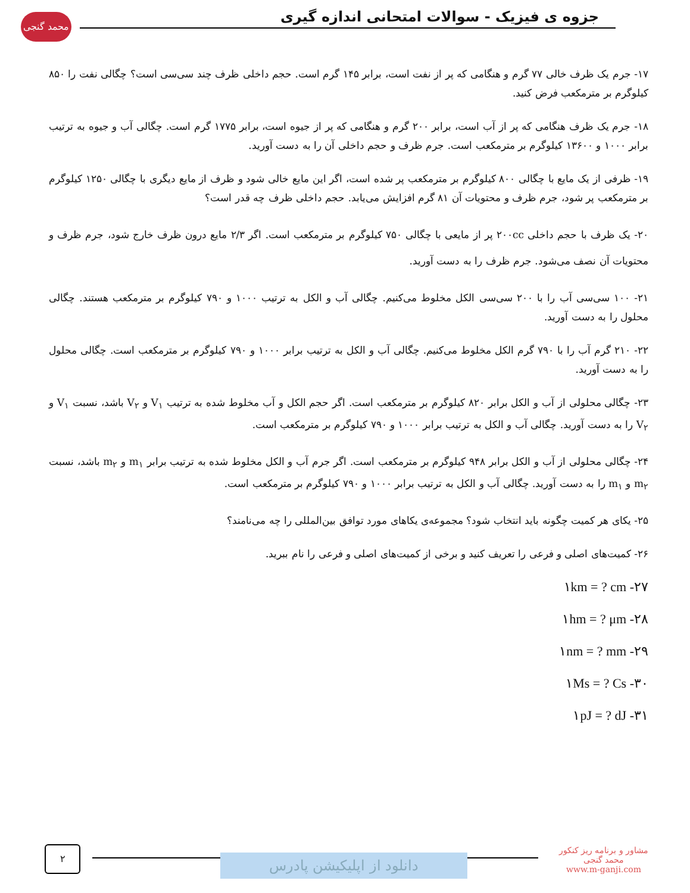محمد گنجی
جزوه ی فیزیک - سوالات امتحانی اندازه گیری
۱۷- جرم یک ظرف خالی ۷۷ گرم و هنگامی که پر از نفت است، برابر ۱۴۵ گرم است. حجم داخلی ظرف چند سی‌سی است؟ چگالی نفت را ۸۵۰ کیلوگرم بر مترمکعب فرض کنید.
۱۸- جرم یک ظرف هنگامی که پر از آب است، برابر ۲۰۰ گرم و هنگامی که پر از جیوه است، برابر ۱۷۷۵ گرم است. چگالی آب و جیوه به ترتیب برابر ۱۰۰۰ و ۱۳۶۰۰ کیلوگرم بر مترمکعب است. جرم ظرف و حجم داخلی آن را به دست آورید.
۱۹- ظرفی از یک مایع با چگالی ۸۰۰ کیلوگرم بر مترمکعب پر شده است، اگر این مایع خالی شود و ظرف از مایع دیگری با چگالی ۱۲۵۰ کیلوگرم بر مترمکعب پر شود، جرم ظرف و محتویات آن ۸۱ گرم افزایش می‌یابد. حجم داخلی ظرف چه قدر است؟
۲۰- یک ظرف با حجم داخلی ۲۰۰cc پر از مایعی با چگالی ۷۵۰ کیلوگرم بر مترمکعب است. اگر ۲/۳ مایع درون ظرف خارج شود، جرم ظرف و محتویات آن نصف می‌شود. جرم ظرف را به دست آورید.
۲۱- ۱۰۰ سی‌سی آب را با ۲۰۰ سی‌سی الکل مخلوط می‌کنیم. چگالی آب و الکل به ترتیب ۱۰۰۰ و ۷۹۰ کیلوگرم بر مترمکعب هستند. چگالی محلول را به دست آورید.
۲۲- ۲۱۰ گرم آب را با ۷۹۰ گرم الکل مخلوط می‌کنیم. چگالی آب و الکل به ترتیب برابر ۱۰۰۰ و ۷۹۰ کیلوگرم بر مترمکعب است. چگالی محلول را به دست آورید.
۲۳- چگالی محلولی از آب و الکل برابر ۸۲۰ کیلوگرم بر مترمکعب است. اگر حجم الکل و آب مخلوط شده به ترتیب V<sub>۱</sub> و V<sub>۲</sub> باشد، نسبت V<sub>۱</sub> و V<sub>۲</sub> را به دست آورید. چگالی آب و الکل به ترتیب برابر ۱۰۰۰ و ۷۹۰ کیلوگرم بر مترمکعب است.
۲۴- چگالی محلولی از آب و الکل برابر ۹۴۸ کیلوگرم بر مترمکعب است. اگر جرم آب و الکل مخلوط شده به ترتیب برابر m<sub>۱</sub> و m<sub>۲</sub> باشد، نسبت m<sub>۲</sub> و m<sub>۱</sub> را به دست آورید. چگالی آب و الکل به ترتیب برابر ۱۰۰۰ و ۷۹۰ کیلوگرم بر مترمکعب است.
۲۵- یکای هر کمیت چگونه باید انتخاب شود؟ مجموعه‌ی یکاهای مورد توافق بین‌المللی را چه می‌نامند؟
۲۶- کمیت‌های اصلی و فرعی را تعریف کنید و برخی از کمیت‌های اصلی و فرعی را نام ببرید.
۲۷- ۱km = ? cm
۲۸- ۱hm = ? μm
۲۹- ۱nm = ? mm
۳۰- ۱Ms = ? Cs
۳۱- ۱pJ = ? dJ
۲
دانلود از اپلیکیشن پادرس
مشاور و برنامه ریز کنکور
محمد گنجی
www.m-ganji.com